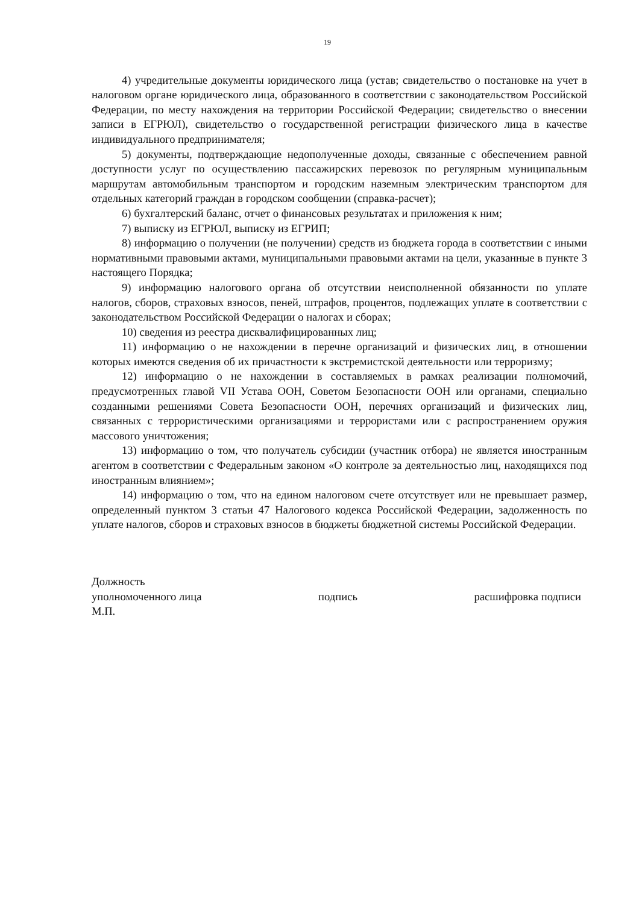19
4) учредительные документы юридического лица (устав; свидетельство о постановке на учет в налоговом органе юридического лица, образованного в соответствии с законодательством Российской Федерации, по месту нахождения на территории Российской Федерации; свидетельство о внесении записи в ЕГРЮЛ), свидетельство о государственной регистрации физического лица в качестве индивидуального предпринимателя;
5) документы, подтверждающие недополученные доходы, связанные с обеспечением равной доступности услуг по осуществлению пассажирских перевозок по регулярным муниципальным маршрутам автомобильным транспортом и городским наземным электрическим транспортом для отдельных категорий граждан в городском сообщении (справка-расчет);
6) бухгалтерский баланс, отчет о финансовых результатах и приложения к ним;
7) выписку из ЕГРЮЛ, выписку из ЕГРИП;
8) информацию о получении (не получении) средств из бюджета города в соответствии с иными нормативными правовыми актами, муниципальными правовыми актами на цели, указанные в пункте 3 настоящего Порядка;
9) информацию налогового органа об отсутствии неисполненной обязанности по уплате налогов, сборов, страховых взносов, пеней, штрафов, процентов, подлежащих уплате в соответствии с законодательством Российской Федерации о налогах и сборах;
10) сведения из реестра дисквалифицированных лиц;
11) информацию о не нахождении в перечне организаций и физических лиц, в отношении которых имеются сведения об их причастности к экстремистской деятельности или терроризму;
12) информацию о не нахождении в составляемых в рамках реализации полномочий, предусмотренных главой VII Устава ООН, Советом Безопасности ООН или органами, специально созданными решениями Совета Безопасности ООН, перечнях организаций и физических лиц, связанных с террористическими организациями и террористами или с распространением оружия массового уничтожения;
13) информацию о том, что получатель субсидии (участник отбора) не является иностранным агентом в соответствии с Федеральным законом «О контроле за деятельностью лиц, находящихся под иностранным влиянием»;
14) информацию о том, что на едином налоговом счете отсутствует или не превышает размер, определенный пунктом 3 статьи 47 Налогового кодекса Российской Федерации, задолженность по уплате налогов, сборов и страховых взносов в бюджеты бюджетной системы Российской Федерации.
Должность
уполномоченного лица подпись расшифровка подписи
М.П.